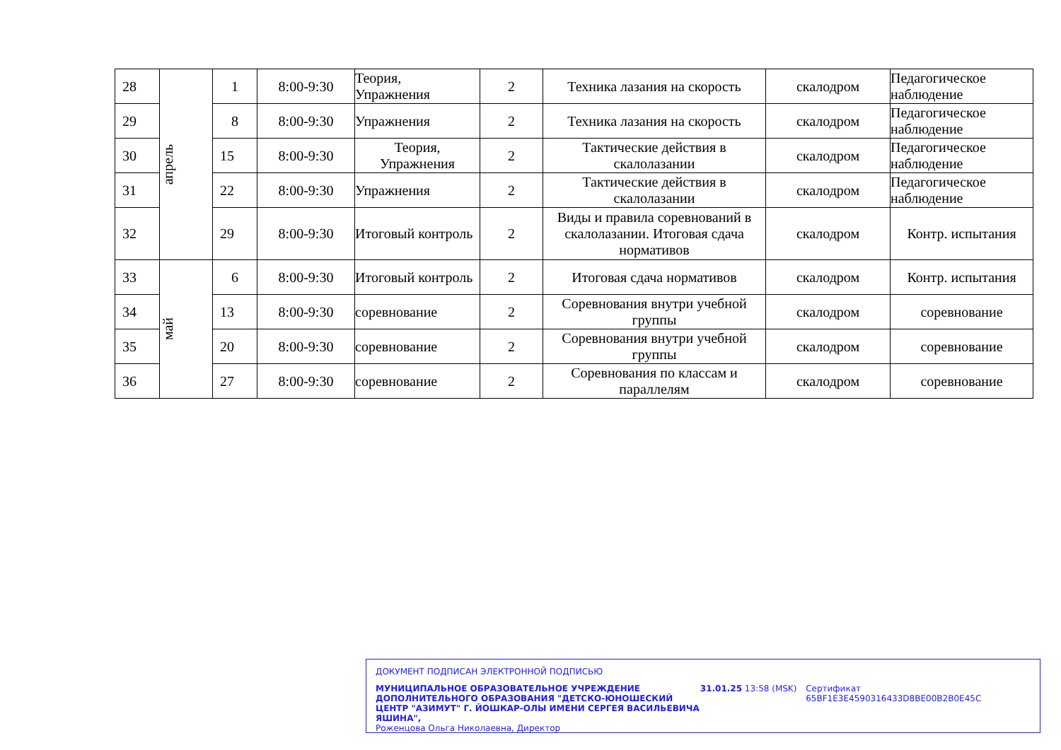| 28 | апрель | 1 | 8:00-9:30 | Теория, Упражнения | 2 | Техника лазания на скорость | скалодром | Педагогическое наблюдение |
| 29 | | 8 | 8:00-9:30 | Упражнения | 2 | Техника лазания на скорость | скалодром | Педагогическое наблюдение |
| 30 | | 15 | 8:00-9:30 | Теория, Упражнения | 2 | Тактические действия в скалолазании | скалодром | Педагогическое наблюдение |
| 31 | | 22 | 8:00-9:30 | Упражнения | 2 | Тактические действия в скалолазании | скалодром | Педагогическое наблюдение |
| 32 | | 29 | 8:00-9:30 | Итоговый контроль | 2 | Виды и правила соревнований в скалолазании. Итоговая сдача нормативов | скалодром | Контр. испытания |
| 33 | май | 6 | 8:00-9:30 | Итоговый контроль | 2 | Итоговая сдача нормативов | скалодром | Контр. испытания |
| 34 | | 13 | 8:00-9:30 | соревнование | 2 | Соревнования внутри учебной группы | скалодром | соревнование |
| 35 | | 20 | 8:00-9:30 | соревнование | 2 | Соревнования внутри учебной группы | скалодром | соревнование |
| 36 | | 27 | 8:00-9:30 | соревнование | 2 | Соревнования по классам и параллелям | скалодром | соревнование |
ДОКУМЕНТ ПОДПИСАН ЭЛЕКТРОННОЙ ПОДПИСЬЮ
МУНИЦИПАЛЬНОЕ ОБРАЗОВАТЕЛЬНОЕ УЧРЕЖДЕНИЕ ДОПОЛНИТЕЛЬНОГО ОБРАЗОВАНИЯ "ДЕТСКО-ЮНОШЕСКИЙ ЦЕНТР "АЗИМУТ" Г. ЙОШКАР-ОЛЫ ИМЕНИ СЕРГЕЯ ВАСИЛЬЕВИЧА ЯШИНА",
Роженцова Ольга Николаевна, Директор
31.01.25 13:58 (MSK) Сертификат 65BF1E3E4590316433D8BE00B2B0E45C